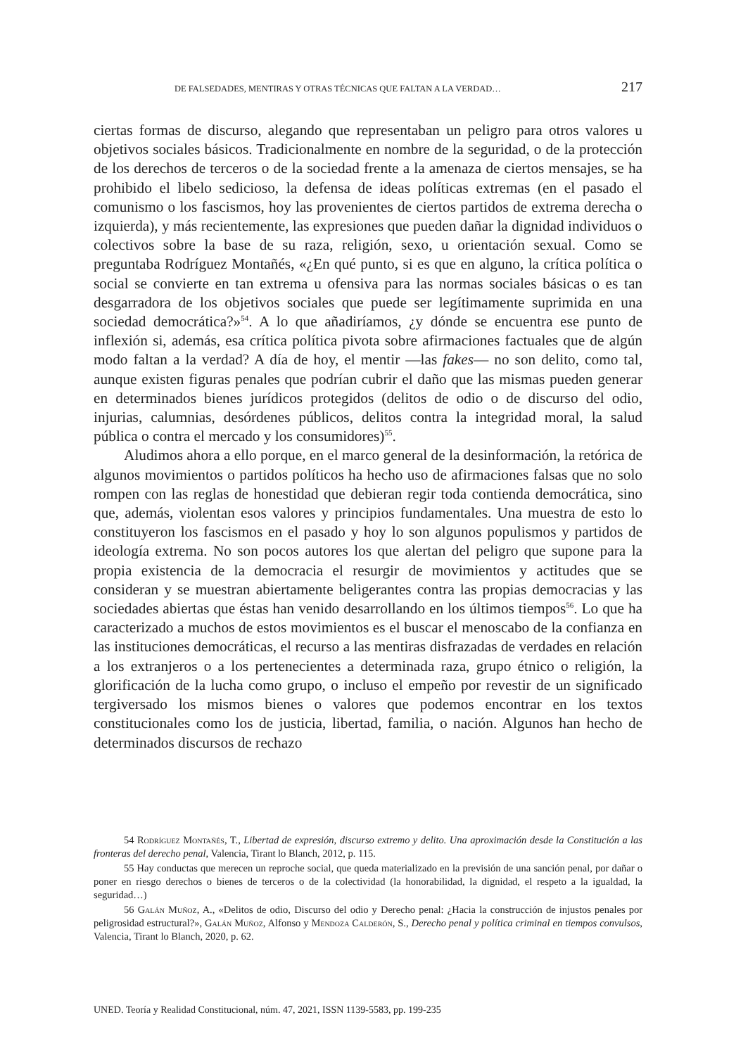DE FALSEDADES, MENTIRAS Y OTRAS TÉCNICAS QUE FALTAN A LA VERDAD… 217
ciertas formas de discurso, alegando que representaban un peligro para otros valores u objetivos sociales básicos. Tradicionalmente en nombre de la seguridad, o de la protección de los derechos de terceros o de la sociedad frente a la amenaza de ciertos mensajes, se ha prohibido el libelo sedicioso, la defensa de ideas políticas extremas (en el pasado el comunismo o los fascismos, hoy las provenientes de ciertos partidos de extrema derecha o izquierda), y más recientemente, las expresiones que pueden dañar la dignidad individuos o colectivos sobre la base de su raza, religión, sexo, u orientación sexual. Como se preguntaba Rodríguez Montañés, «¿En qué punto, si es que en alguno, la crítica política o social se convierte en tan extrema u ofensiva para las normas sociales básicas o es tan desgarradora de los objetivos sociales que puede ser legítimamente suprimida en una sociedad democrática?»<sup>54</sup>. A lo que añadiríamos, ¿y dónde se encuentra ese punto de inflexión si, además, esa crítica política pivota sobre afirmaciones factuales que de algún modo faltan a la verdad? A día de hoy, el mentir —las fakes— no son delito, como tal, aunque existen figuras penales que podrían cubrir el daño que las mismas pueden generar en determinados bienes jurídicos protegidos (delitos de odio o de discurso del odio, injurias, calumnias, desórdenes públicos, delitos contra la integridad moral, la salud pública o contra el mercado y los consumidores)<sup>55</sup>.
Aludimos ahora a ello porque, en el marco general de la desinformación, la retórica de algunos movimientos o partidos políticos ha hecho uso de afirmaciones falsas que no solo rompen con las reglas de honestidad que debieran regir toda contienda democrática, sino que, además, violentan esos valores y principios fundamentales. Una muestra de esto lo constituyeron los fascismos en el pasado y hoy lo son algunos populismos y partidos de ideología extrema. No son pocos autores los que alertan del peligro que supone para la propia existencia de la democracia el resurgir de movimientos y actitudes que se consideran y se muestran abiertamente beligerantes contra las propias democracias y las sociedades abiertas que éstas han venido desarrollando en los últimos tiempos<sup>56</sup>. Lo que ha caracterizado a muchos de estos movimientos es el buscar el menoscabo de la confianza en las instituciones democráticas, el recurso a las mentiras disfrazadas de verdades en relación a los extranjeros o a los pertenecientes a determinada raza, grupo étnico o religión, la glorificación de la lucha como grupo, o incluso el empeño por revestir de un significado tergiversado los mismos bienes o valores que podemos encontrar en los textos constitucionales como los de justicia, libertad, familia, o nación. Algunos han hecho de determinados discursos de rechazo
54 Rodríguez Montañés, T., Libertad de expresión, discurso extremo y delito. Una aproximación desde la Constitución a las fronteras del derecho penal, Valencia, Tirant lo Blanch, 2012, p. 115.
55 Hay conductas que merecen un reproche social, que queda materializado en la previsión de una sanción penal, por dañar o poner en riesgo derechos o bienes de terceros o de la colectividad (la honorabilidad, la dignidad, el respeto a la igualdad, la seguridad…)
56 Galán Muñoz, A., «Delitos de odio, Discurso del odio y Derecho penal: ¿Hacia la construcción de injustos penales por peligrosidad estructural?», Galán Muñoz, Alfonso y Mendoza Calderón, S., Derecho penal y política criminal en tiempos convulsos, Valencia, Tirant lo Blanch, 2020, p. 62.
UNED. Teoría y Realidad Constitucional, núm. 47, 2021, ISSN 1139-5583, pp. 199-235